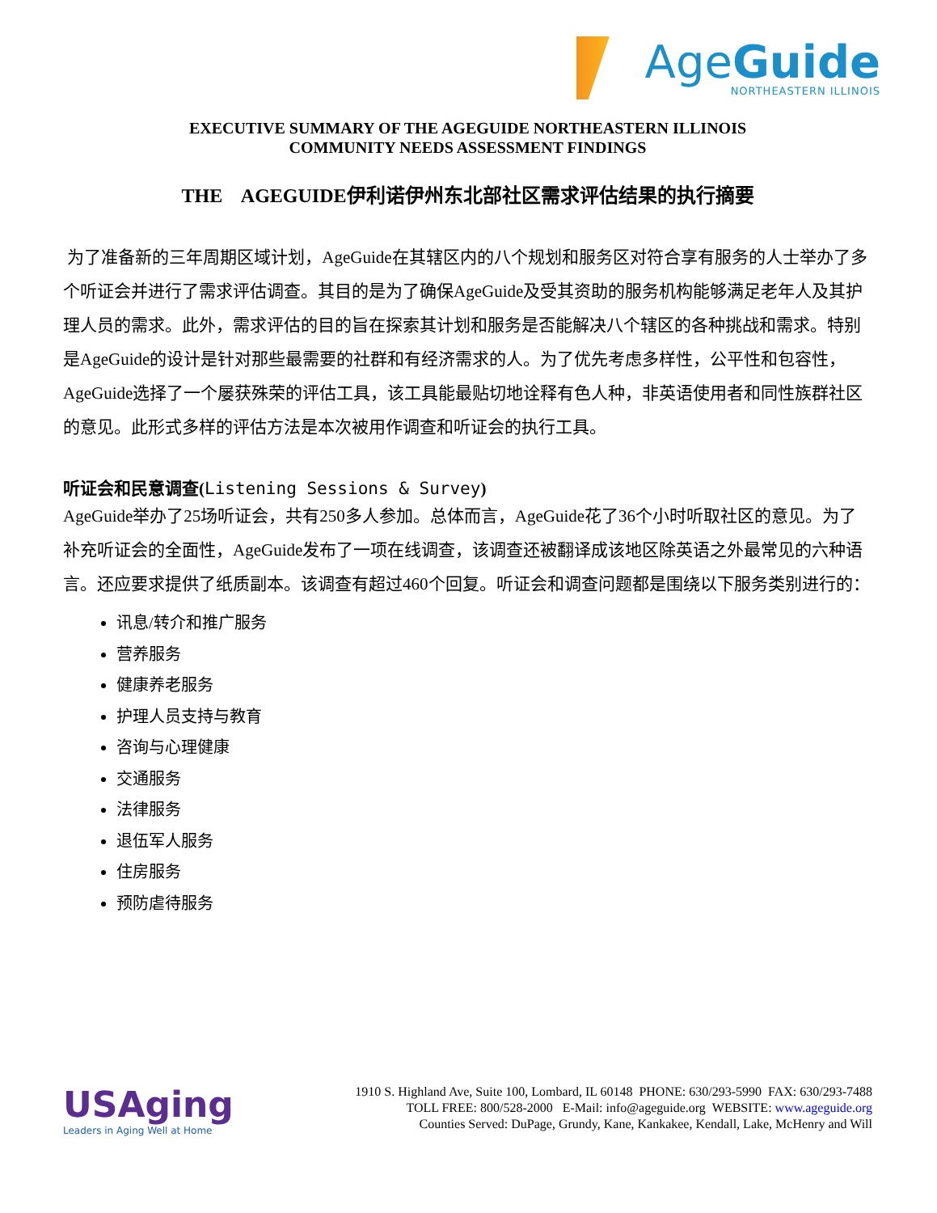AgeGuide
NORTHEASTERN ILLINOIS
EXECUTIVE SUMMARY OF THE AGEGUIDE NORTHEASTERN ILLINOIS
COMMUNITY NEEDS ASSESSMENT FINDINGS
THE AGEGUIDE伊利诺伊州东北部社区需求评估结果的执行摘要
为了准备新的三年周期区域计划，AgeGuide在其辖区内的八个规划和服务区对符合享有服务的人士举办了多个听证会并进行了需求评估调查。其目的是为了确保AgeGuide及受其资助的服务机构能够满足老年人及其护理人员的需求。此外，需求评估的目的旨在探索其计划和服务是否能解决八个辖区的各种挑战和需求。特别是AgeGuide的设计是针对那些最需要的社群和有经济需求的人。为了优先考虑多样性，公平性和包容性，AgeGuide选择了一个屡获殊荣的评估工具，该工具能最贴切地诠释有色人种，非英语使用者和同性族群社区的意见。此形式多样的评估方法是本次被用作调查和听证会的执行工具。
听证会和民意调查(Listening Sessions & Survey)
AgeGuide举办了25场听证会，共有250多人参加。总体而言，AgeGuide花了36个小时听取社区的意见。为了补充听证会的全面性，AgeGuide发布了一项在线调查，该调查还被翻译成该地区除英语之外最常见的六种语言。还应要求提供了纸质副本。该调查有超过460个回复。听证会和调查问题都是围绕以下服务类别进行的：
讯息/转介和推广服务
营养服务
健康养老服务
护理人员支持与教育
咨询与心理健康
交通服务
法律服务
退伍军人服务
住房服务
预防虐待服务
USAging
Leaders in Aging Well at Home
1910 S. Highland Ave, Suite 100, Lombard, IL 60148 PHONE: 630/293-5990 FAX: 630/293-7488
TOLL FREE: 800/528-2000 E-Mail: info@ageguide.org WEBSITE: www.ageguide.org
Counties Served: DuPage, Grundy, Kane, Kankakee, Kendall, Lake, McHenry and Will